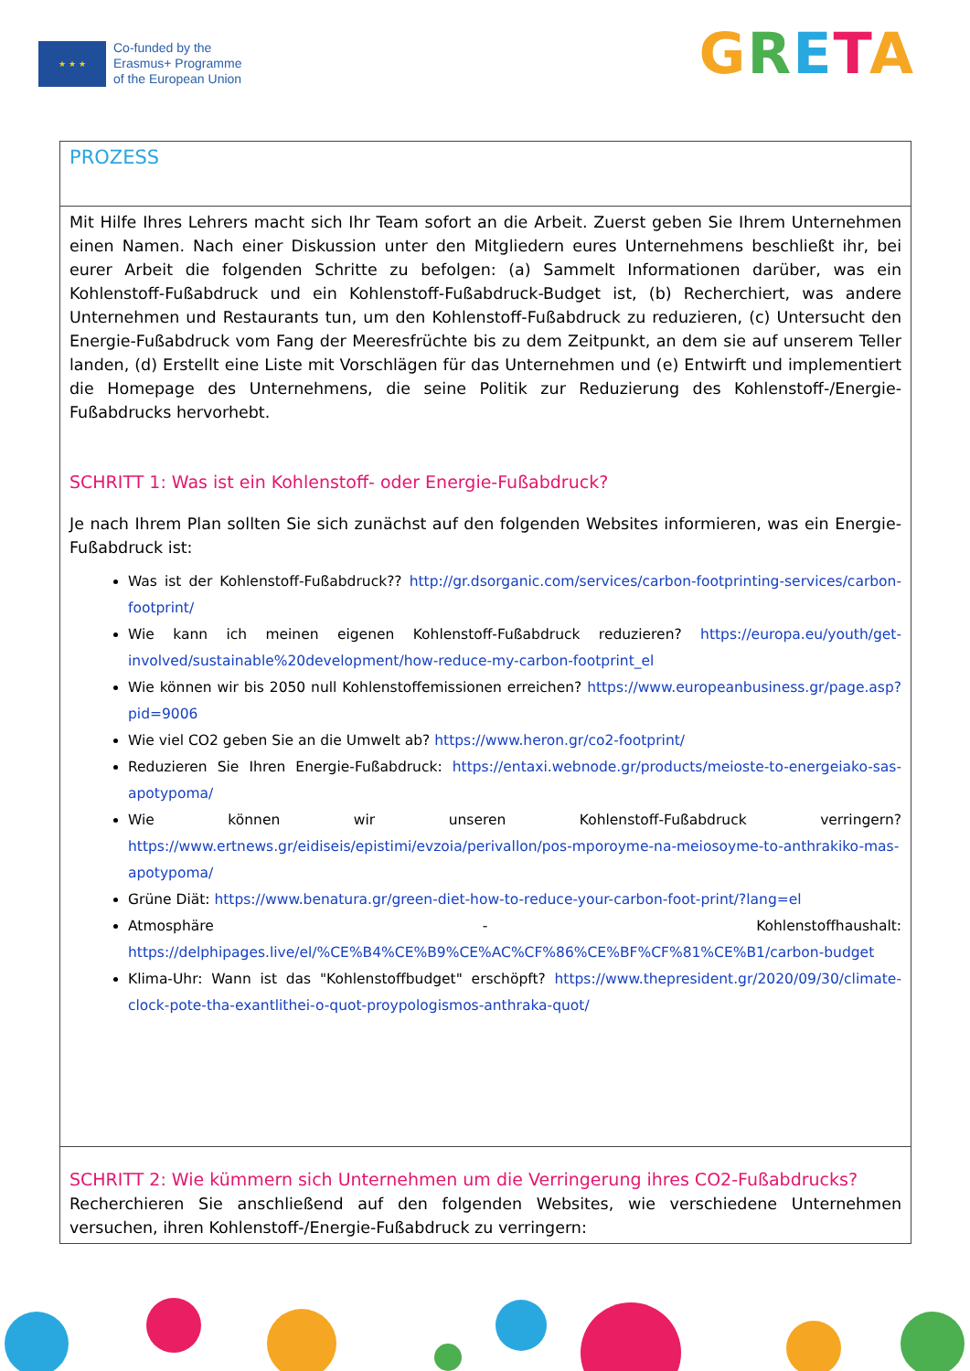★ ★ ★
Co-funded by the
Erasmus+ Programme
of the European Union
GRETA
| PROZESS |
| Mit Hilfe Ihres Lehrers macht sich Ihr Team sofort an die Arbeit. Zuerst geben Sie Ihrem Unternehmen einen Namen. Nach einer Diskussion unter den Mitgliedern eures Unternehmens beschließt ihr, bei eurer Arbeit die folgenden Schritte zu befolgen: (a) Sammelt Informationen darüber, was ein Kohlenstoff-Fußabdruck und ein Kohlenstoff-Fußabdruck-Budget ist, (b) Recherchiert, was andere Unternehmen und Restaurants tun, um den Kohlenstoff-Fußabdruck zu reduzieren, (c) Untersucht den Energie-Fußabdruck vom Fang der Meeresfrüchte bis zu dem Zeitpunkt, an dem sie auf unserem Teller landen, (d) Erstellt eine Liste mit Vorschlägen für das Unternehmen und (e) Entwirft und implementiert die Homepage des Unternehmens, die seine Politik zur Reduzierung des Kohlenstoff-/Energie-Fußabdrucks hervorhebt. SCHRITT 1: Was ist ein Kohlenstoff- oder Energie-Fußabdruck? Je nach Ihrem Plan sollten Sie sich zunächst auf den folgenden Websites informieren, was ein Energie-Fußabdruck ist: Was ist der Kohlenstoff-Fußabdruck?? http://gr.dsorganic.com/services/carbon-footprinting-services/carbon-footprint/ Wie kann ich meinen eigenen Kohlenstoff-Fußabdruck reduzieren? https://europa.eu/youth/get-involved/sustainable%20development/how-reduce-my-carbon-footprint_el Wie können wir bis 2050 null Kohlenstoffemissionen erreichen? https://www.europeanbusiness.gr/page.asp?pid=9006 Wie viel CO2 geben Sie an die Umwelt ab? https://www.heron.gr/co2-footprint/ Reduzieren Sie Ihren Energie-Fußabdruck: https://entaxi.webnode.gr/products/meioste-to-energeiako-sas-apotypoma/ Wie können wir unseren Kohlenstoff-Fußabdruck verringern? https://www.ertnews.gr/eidiseis/epistimi/evzoia/perivallon/pos-mporoyme-na-meiosoyme-to-anthrakiko-mas-apotypoma/ Grüne Diät: https://www.benatura.gr/green-diet-how-to-reduce-your-carbon-foot-print/?lang=el Atmosphäre - Kohlenstoffhaushalt: https://delphipages.live/el/%CE%B4%CE%B9%CE%AC%CF%86%CE%BF%CF%81%CE%B1/carbon-budget Klima-Uhr: Wann ist das "Kohlenstoffbudget" erschöpft? https://www.thepresident.gr/2020/09/30/climate-clock-pote-tha-exantlithei-o-quot-proypologismos-anthraka-quot/ |
| SCHRITT 2: Wie kümmern sich Unternehmen um die Verringerung ihres CO2-Fußabdrucks? Recherchieren Sie anschließend auf den folgenden Websites, wie verschiedene Unternehmen versuchen, ihren Kohlenstoff-/Energie-Fußabdruck zu verringern: |